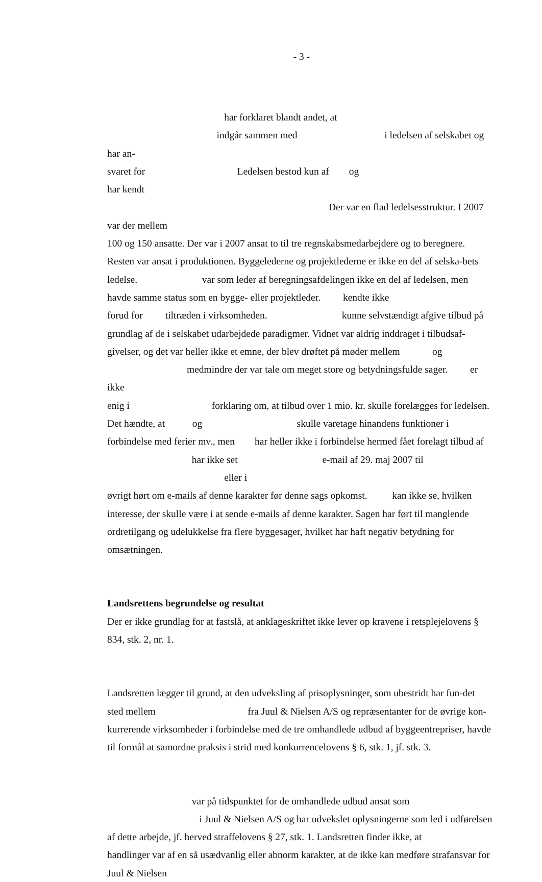- 3 -
har forklaret blandt andet, at
indgår sammen med i ledelsen af selskabet og har an-
svaret for Ledelsen bestod kun af og har kendt
Der var en flad ledelsesstruktur. I 2007 var der mellem
100 og 150 ansatte. Der var i 2007 ansat to til tre regnskabsmedarbejdere og to beregnere. Resten var ansat i produktionen. Byggelederne og projektlederne er ikke en del af selska-bets ledelse. var som leder af beregningsafdelingen ikke en del af ledelsen, men havde samme status som en bygge- eller projektleder. kendte ikke
forud for tiltræden i virksomheden. kunne selvstændigt afgive tilbud på grundlag af de i selskabet udarbejdede paradigmer. Vidnet var aldrig inddraget i tilbudsaf-givelser, og det var heller ikke et emne, der blev drøftet på møder mellem og
medmindre der var tale om meget store og betydningsfulde sager. er ikke
enig i forklaring om, at tilbud over 1 mio. kr. skulle forelægges for ledelsen. Det hændte, at og skulle varetage hinandens funktioner i forbindelse med ferier mv., men har heller ikke i forbindelse hermed fået forelagt tilbud af
har ikke set e-mail af 29. maj 2007 til eller i
øvrigt hørt om e-mails af denne karakter før denne sags opkomst. kan ikke se, hvilken interesse, der skulle være i at sende e-mails af denne karakter. Sagen har ført til manglende ordretilgang og udelukkelse fra flere byggesager, hvilket har haft negativ betydning for omsætningen.
Landsrettens begrundelse og resultat
Der er ikke grundlag for at fastslå, at anklageskriftet ikke lever op kravene i retsplejelovens § 834, stk. 2, nr. 1.
Landsretten lægger til grund, at den udveksling af prisoplysninger, som ubestridt har fun-det sted mellem fra Juul & Nielsen A/S og repræsentanter for de øvrige kon-kurrerende virksomheder i forbindelse med de tre omhandlede udbud af byggeentrepriser, havde til formål at samordne praksis i strid med konkurrencelovens § 6, stk. 1, jf. stk. 3.
var på tidspunktet for de omhandlede udbud ansat som i Juul & Nielsen A/S og har udvekslet oplysningerne som led i udførelsen af dette arbejde, jf. herved straffelovens § 27, stk. 1. Landsretten finder ikke, at handlinger var af en så usædvanlig eller abnorm karakter, at de ikke kan medføre strafansvar for Juul & Nielsen